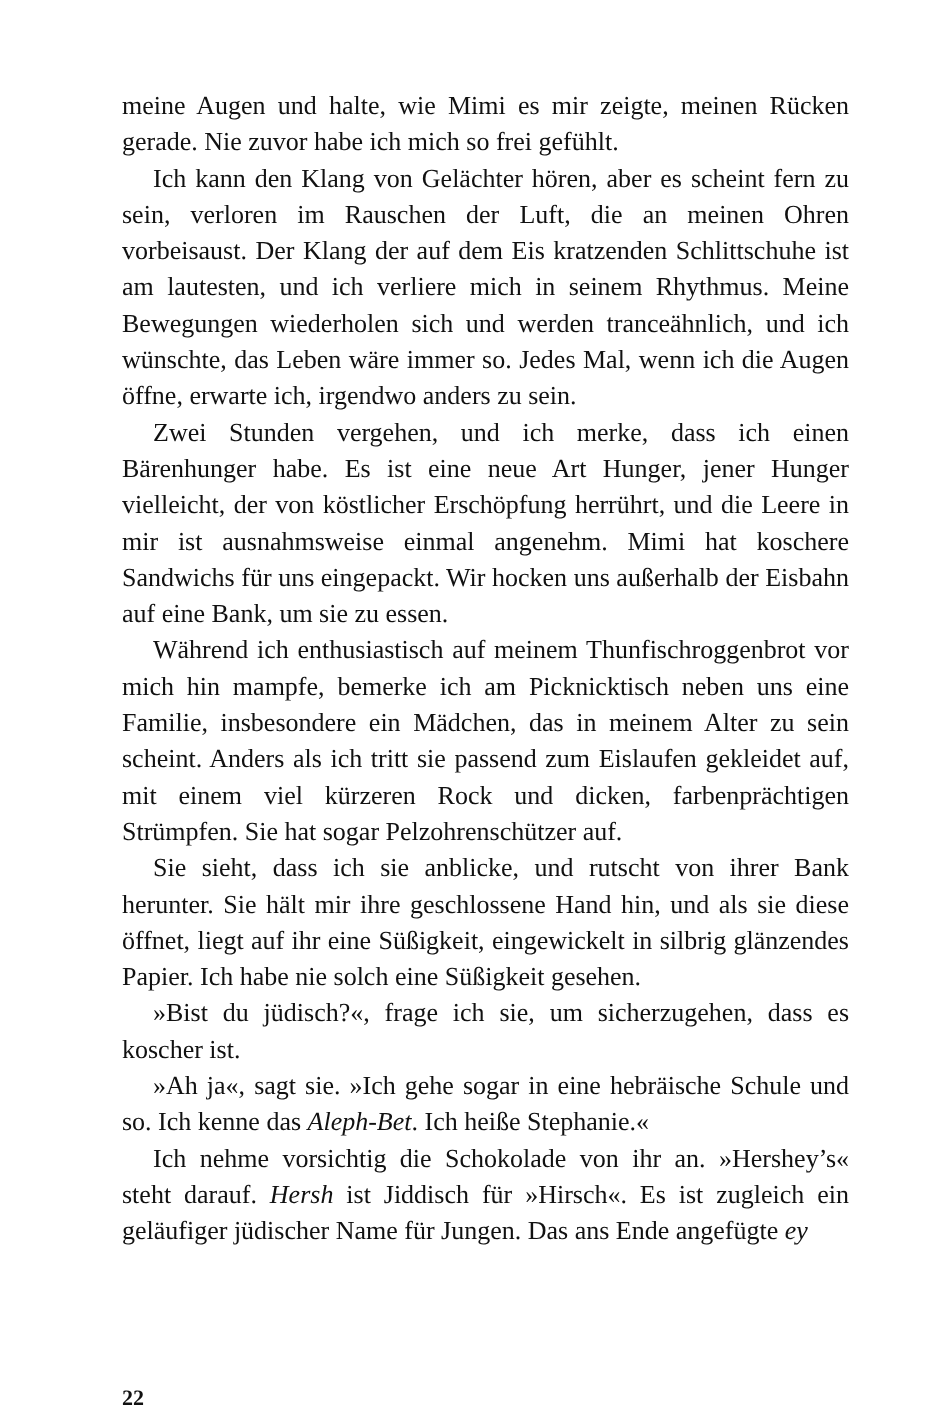meine Augen und halte, wie Mimi es mir zeigte, meinen Rücken gerade. Nie zuvor habe ich mich so frei gefühlt.
Ich kann den Klang von Gelächter hören, aber es scheint fern zu sein, verloren im Rauschen der Luft, die an meinen Ohren vorbeisaust. Der Klang der auf dem Eis kratzenden Schlittschuhe ist am lautesten, und ich verliere mich in seinem Rhythmus. Meine Bewegungen wiederholen sich und werden tranceähnlich, und ich wünschte, das Leben wäre immer so. Jedes Mal, wenn ich die Augen öffne, erwarte ich, irgendwo anders zu sein.
Zwei Stunden vergehen, und ich merke, dass ich einen Bärenhunger habe. Es ist eine neue Art Hunger, jener Hunger vielleicht, der von köstlicher Erschöpfung herrührt, und die Leere in mir ist ausnahmsweise einmal angenehm. Mimi hat koschere Sandwichs für uns eingepackt. Wir hocken uns außerhalb der Eisbahn auf eine Bank, um sie zu essen.
Während ich enthusiastisch auf meinem Thunfischroggenbrot vor mich hin mampfe, bemerke ich am Picknicktisch neben uns eine Familie, insbesondere ein Mädchen, das in meinem Alter zu sein scheint. Anders als ich tritt sie passend zum Eislaufen gekleidet auf, mit einem viel kürzeren Rock und dicken, farbenprächtigen Strümpfen. Sie hat sogar Pelzohrenschützer auf.
Sie sieht, dass ich sie anblicke, und rutscht von ihrer Bank herunter. Sie hält mir ihre geschlossene Hand hin, und als sie diese öffnet, liegt auf ihr eine Süßigkeit, eingewickelt in silbrig glänzendes Papier. Ich habe nie solch eine Süßigkeit gesehen.
»Bist du jüdisch?«, frage ich sie, um sicherzugehen, dass es koscher ist.
»Ah ja«, sagt sie. »Ich gehe sogar in eine hebräische Schule und so. Ich kenne das Aleph-Bet. Ich heiße Stephanie.«
Ich nehme vorsichtig die Schokolade von ihr an. »Hershey’s« steht darauf. Hersh ist Jiddisch für »Hirsch«. Es ist zugleich ein geläufiger jüdischer Name für Jungen. Das ans Ende angefügte ey
22